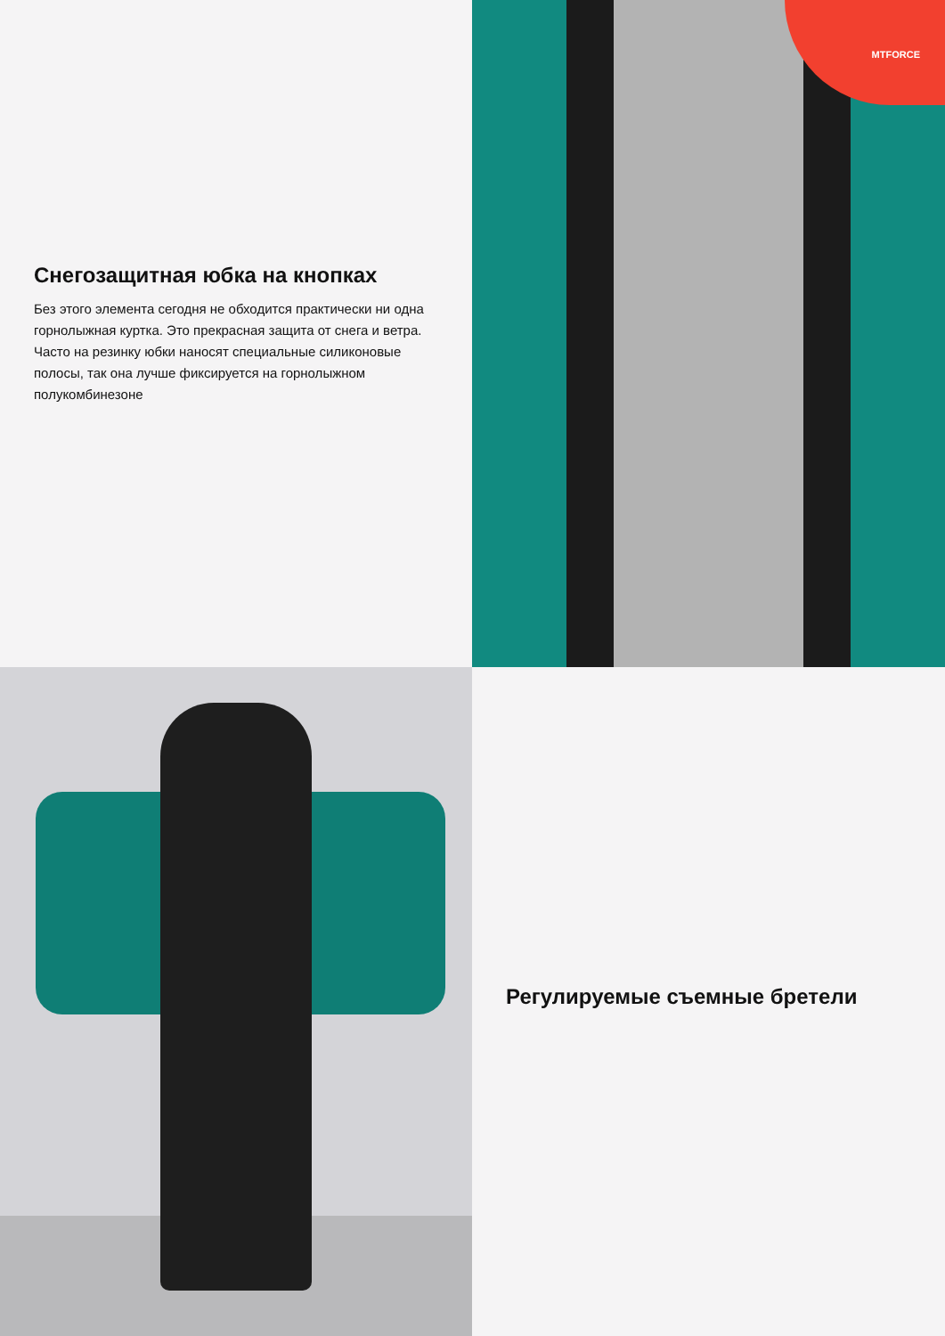Снегозащитная юбка на кнопках
Без этого элемента сегодня не обходится практически ни одна горнолыжная куртка. Это прекрасная защита от снега и ветра. Часто на резинку юбки наносят специальные силиконовые полосы, так она лучше фиксируется на горнолыжном полукомбинезоне
MTFORCE
Регулируемые съемные бретели